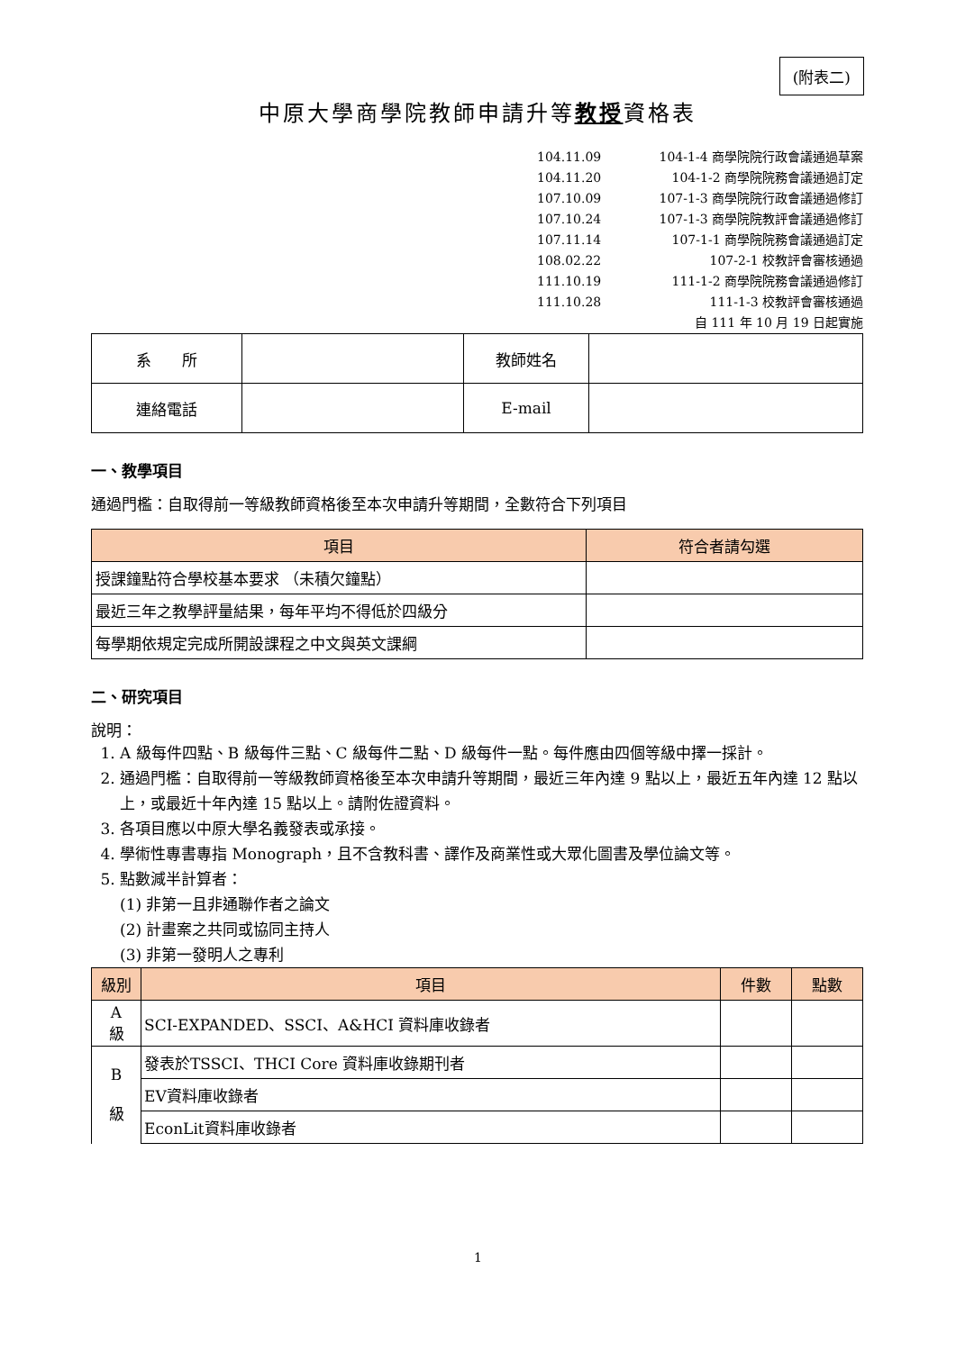(附表二)
中原大學商學院教師申請升等教授資格表
104.11.09 104-1-4 商學院院行政會議通過草案
104.11.20 104-1-2 商學院院務會議通過訂定
107.10.09 107-1-3 商學院院行政會議通過修訂
107.10.24 107-1-3 商學院院教評會議通過修訂
107.11.14 107-1-1 商學院院務會議通過訂定
108.02.22 107-2-1 校教評會審核通過
111.10.19 111-1-2 商學院院務會議通過修訂
111.10.28 111-1-3 校教評會審核通過
自 111 年 10 月 19 日起實施
| 系 所 | | 教師姓名 | |
| 連絡電話 | | E-mail | |
一、教學項目
通過門檻：自取得前一等級教師資格後至本次申請升等期間，全數符合下列項目
| 項目 | 符合者請勾選 |
| --- | --- |
| 授課鐘點符合學校基本要求 （未積欠鐘點） | |
| 最近三年之教學評量結果，每年平均不得低於四級分 | |
| 每學期依規定完成所開設課程之中文與英文課綱 | |
二、研究項目
說明：
1. A 級每件四點、B 級每件三點、C 級每件二點、D 級每件一點。每件應由四個等級中擇一採計。
2. 通過門檻：自取得前一等級教師資格後至本次申請升等期間，最近三年內達 9 點以上，最近五年內達 12 點以上，或最近十年內達 15 點以上。請附佐證資料。
3. 各項目應以中原大學名義發表或承接。
4. 學術性專書專指 Monograph，且不含教科書、譯作及商業性或大眾化圖書及學位論文等。
5. 點數減半計算者：
(1) 非第一且非通聯作者之論文
(2) 計畫案之共同或協同主持人
(3) 非第一發明人之專利
| 級別 | 項目 | 件數 | 點數 |
| --- | --- | --- | --- |
| A 級 | SCI-EXPANDED、SSCI、A&HCI 資料庫收錄者 | | |
| B 級 | 發表於TSSCI、THCI Core 資料庫收錄期刊者 | | |
| | EV資料庫收錄者 | | |
| | EconLit資料庫收錄者 | | |
1